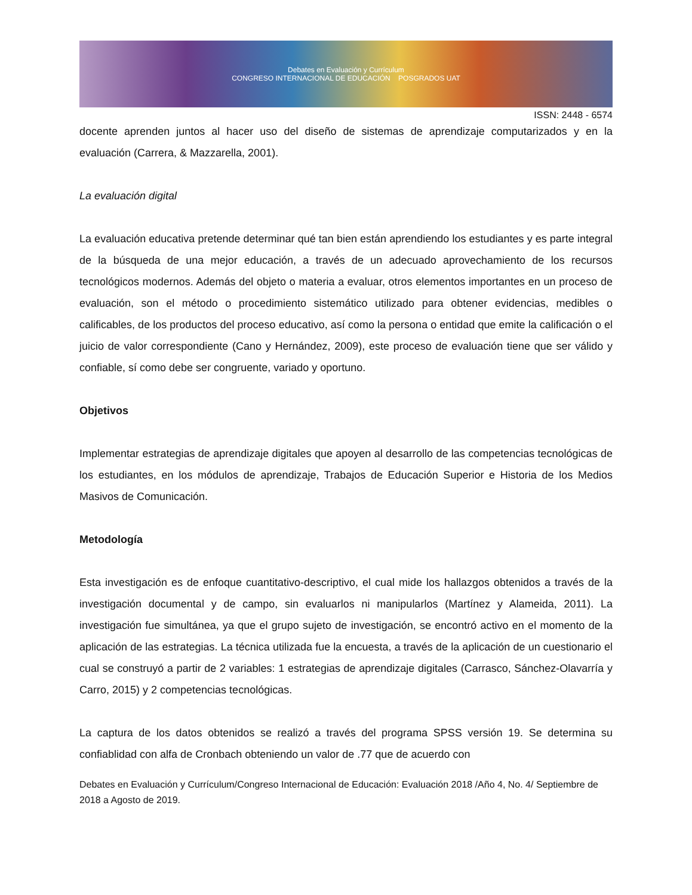Debates en Evaluación y Currículum
CONGRESO INTERNACIONAL DE EDUCACIÓN POSGRADOS UAT
ISSN: 2448 - 6574
docente aprenden juntos al hacer uso del diseño de sistemas de aprendizaje computarizados y en la evaluación (Carrera, & Mazzarella, 2001).
La evaluación digital
La evaluación educativa pretende determinar qué tan bien están aprendiendo los estudiantes y es parte integral de la búsqueda de una mejor educación, a través de un adecuado aprovechamiento de los recursos tecnológicos modernos. Además del objeto o materia a evaluar, otros elementos importantes en un proceso de evaluación, son el método o procedimiento sistemático utilizado para obtener evidencias, medibles o calificables, de los productos del proceso educativo, así como la persona o entidad que emite la calificación o el juicio de valor correspondiente (Cano y Hernández, 2009), este proceso de evaluación tiene que ser válido y confiable, sí como debe ser congruente, variado y oportuno.
Objetivos
Implementar estrategias de aprendizaje digitales que apoyen al desarrollo de las competencias tecnológicas de los estudiantes, en los módulos de aprendizaje, Trabajos de Educación Superior e Historia de los Medios Masivos de Comunicación.
Metodología
Esta investigación es de enfoque cuantitativo-descriptivo, el cual mide los hallazgos obtenidos a través de la investigación documental y de campo, sin evaluarlos ni manipularlos (Martínez y Alameida, 2011). La investigación fue simultánea, ya que el grupo sujeto de investigación, se encontró activo en el momento de la aplicación de las estrategias. La técnica utilizada fue la encuesta, a través de la aplicación de un cuestionario el cual se construyó a partir de 2 variables: 1 estrategias de aprendizaje digitales (Carrasco, Sánchez-Olavarría y Carro, 2015) y 2 competencias tecnológicas.
La captura de los datos obtenidos se realizó a través del programa SPSS versión 19. Se determina su confiablidad con alfa de Cronbach obteniendo un valor de .77 que de acuerdo con
Debates en Evaluación y Currículum/Congreso Internacional de Educación: Evaluación 2018 /Año 4, No. 4/ Septiembre de 2018 a Agosto de 2019.